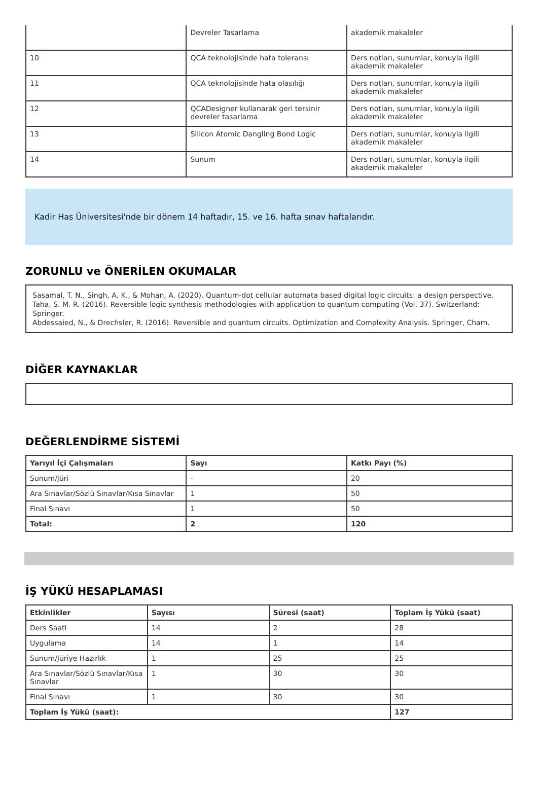| | Devreler Tasarlama | akademik makaleler |
| 10 | QCA teknolojisinde hata toleransı | Ders notları, sunumlar, konuyla ilgili akademik makaleler |
| 11 | QCA teknolojisinde hata olasılığı | Ders notları, sunumlar, konuyla ilgili akademik makaleler |
| 12 | QCADesigner kullanarak geri tersinir devreler tasarlama | Ders notları, sunumlar, konuyla ilgili akademik makaleler |
| 13 | Silicon Atomic Dangling Bond Logic | Ders notları, sunumlar, konuyla ilgili akademik makaleler |
| 14 | Sunum | Ders notları, sunumlar, konuyla ilgili akademik makaleler |
Kadir Has Üniversitesi'nde bir dönem 14 haftadır, 15. ve 16. hafta sınav haftalarıdır.
ZORUNLU ve ÖNERİLEN OKUMALAR
Sasamal, T. N., Singh, A. K., & Mohan, A. (2020). Quantum-dot cellular automata based digital logic circuits: a design perspective.
Taha, S. M. R. (2016). Reversible logic synthesis methodologies with application to quantum computing (Vol. 37). Switzerland: Springer.
Abdessaied, N., & Drechsler, R. (2016). Reversible and quantum circuits. Optimization and Complexity Analysis. Springer, Cham.
DİĞER KAYNAKLAR
DEĞERLENDİRME SİSTEMİ
| Yarıyıl İçi Çalışmaları | Sayı | Katkı Payı (%) |
| --- | --- | --- |
| Sunum/Jüri | - | 20 |
| Ara Sınavlar/Sözlü Sınavlar/Kısa Sınavlar | 1 | 50 |
| Final Sınavı | 1 | 50 |
| Total: | 2 | 120 |
İŞ YÜKÜ HESAPLAMASI
| Etkinlikler | Sayısı | Süresi (saat) | Toplam İş Yükü (saat) |
| --- | --- | --- | --- |
| Ders Saati | 14 | 2 | 28 |
| Uygulama | 14 | 1 | 14 |
| Sunum/Jüriye Hazırlık | 1 | 25 | 25 |
| Ara Sınavlar/Sözlü Sınavlar/Kısa Sınavlar | 1 | 30 | 30 |
| Final Sınavı | 1 | 30 | 30 |
| Toplam İş Yükü (saat): | | | 127 |